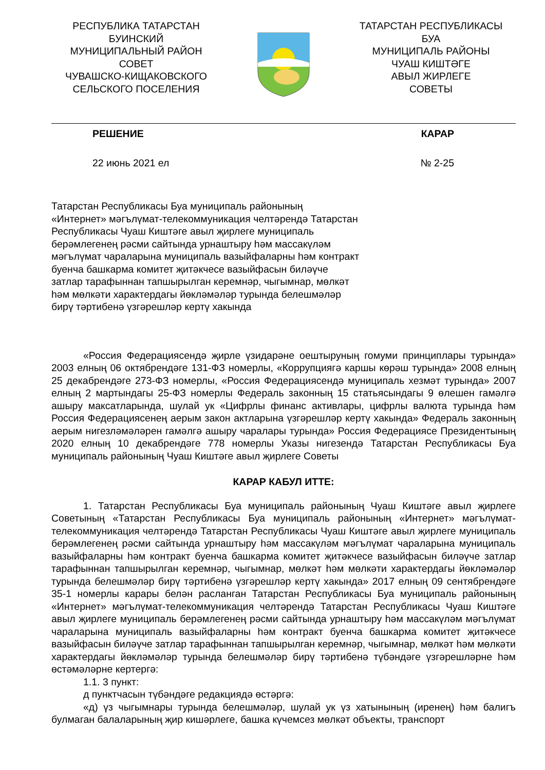РЕСПУБЛИКА ТАТАРСТАН
БУИНСКИЙ
МУНИЦИПАЛЬНЫЙ РАЙОН
СОВЕТ
ЧУВАШСКО-КИЩАКОВСКОГО
СЕЛЬСКОГО ПОСЕЛЕНИЯ
ТАТАРСТАН РЕСПУБЛИКАСЫ
БУА
МУНИЦИПАЛЬ РАЙОНЫ
ЧУАШ КИШТӘГЕ
АВЫЛ ЖИРЛЕГЕ
СОВЕТЫ
РЕШЕНИЕ КАРАР
22 июнь 2021 ел № 2-25
Татарстан Республикасы Буа муниципаль районының «Интернет» мәгълүмат-телекоммуникация челтәрендә Татарстан Республикасы Чуаш Киштәге авыл җирлеге муниципаль берәмлегенең рәсми сайтында урнаштыру һәм массакүләм мәгълүмат чараларына муниципаль вазыйфаларны һәм контракт буенча башкарма комитет җитәкчесе вазыйфасын биләүче затлар тарафыннан тапшырылган керемнәр, чыгымнар, мөлкәт һәм мөлкәти характердагы йөкләмәләр турында белешмәләр бирү тәртибенә үзгәрешләр кертү хакында
«Россия Федерациясендә җирле үзидарәне оештыруның гомуми принциплары турында» 2003 елның 06 октябрендәге 131-ФЗ номерлы, «Коррупциягә каршы көрәш турында» 2008 елның 25 декабрендәге 273-ФЗ номерлы, «Россия Федерациясендә муниципаль хезмәт турында» 2007 елның 2 мартындагы 25-ФЗ номерлы Федераль законның 15 статьясындагы 9 өлешен гамәлгә ашыру максатларында, шулай ук «Цифрлы финанс активлары, цифрлы валюта турында һәм Россия Федерациясенең аерым закон актларына үзгәрешләр кертү хакында» Федераль законның аерым нигезләмәләрен гамәлгә ашыру чаралары турында» Россия Федерациясе Президентының 2020 елның 10 декабрендәге 778 номерлы Указы нигезендә Татарстан Республикасы Буа муниципаль районының Чуаш Киштәге авыл җирлеге Советы
КАРАР КАБУЛ ИТТЕ:
1. Татарстан Республикасы Буа муниципаль районының Чуаш Киштәге авыл җирлеге Советының «Татарстан Республикасы Буа муниципаль районының «Интернет» мәгълүмат-телекоммуникация челтәрендә Татарстан Республикасы Чуаш Киштәге авыл җирлеге муниципаль берәмлегенең рәсми сайтында урнаштыру һәм массакүләм мәгълүмат чараларына муниципаль вазыйфаларны һәм контракт буенча башкарма комитет җитәкчесе вазыйфасын биләүче затлар тарафыннан тапшырылган керемнәр, чыгымнар, мөлкәт һәм мөлкәти характердагы йөкләмәләр турында белешмәләр бирү тәртибенә үзгәрешләр кертү хакында» 2017 елның 09 сентябрендәге 35-1 номерлы карары белән расланган Татарстан Республикасы Буа муниципаль районының «Интернет» мәгълүмат-телекоммуникация челтәрендә Татарстан Республикасы Чуаш Киштәге авыл җирлеге муниципаль берәмлегенең рәсми сайтында урнаштыру һәм массакүләм мәгълүмат чараларына муниципаль вазыйфаларны һәм контракт буенча башкарма комитет җитәкчесе вазыйфасын биләүче затлар тарафыннан тапшырылган керемнәр, чыгымнар, мөлкәт һәм мөлкәти характердагы йөкләмәләр турында белешмәләр бирү тәртибенә түбәндәге үзгәрешләрне һәм өстәмәләрне кертергә:
1.1. 3 пункт:
д пунктчасын түбәндәге редакциядә өстәргә:
«д) үз чыгымнары турында белешмәләр, шулай ук үз хатынының (иренең) һәм балигъ булмаган балаларының җир кишәрлеге, башка күчемсез мөлкәт объекты, транспорт